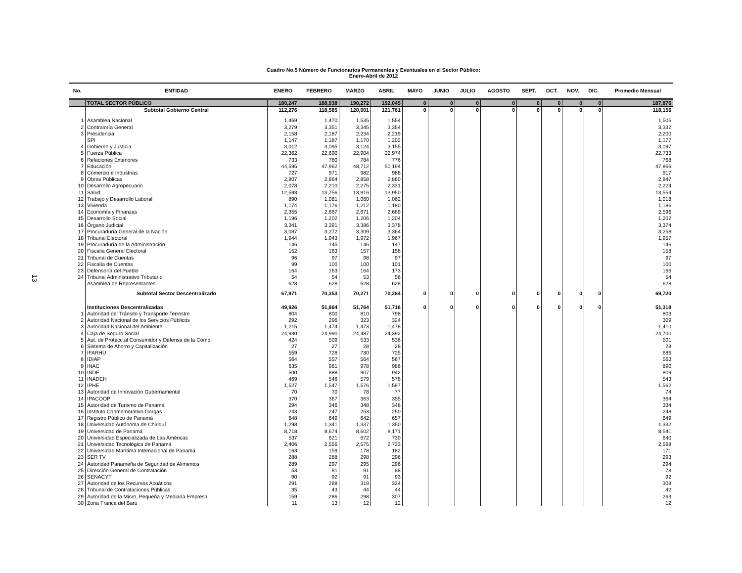13
Cuadro No.5 Número de Funcionarios Permanentes y Eventuales en el Sector Público:
Enero-Abril de 2012
| No. | ENTIDAD | ENERO | FEBRERO | MARZO | ABRIL | MAYO | JUNIO | JULIO | AGOSTO | SEPT. | OCT. | NOV. | DIC. | Promedio Mensual |
| --- | --- | --- | --- | --- | --- | --- | --- | --- | --- | --- | --- | --- | --- | --- |
| | TOTAL SECTOR PÚBLICO | 180,247 | 188,938 | 190,272 | 192,045 | 0 | 0 | 0 | 0 | 0 | 0 | 0 | 0 | 187,876 |
| | Subtotal Gobierno Central | 112,276 | 118,585 | 120,001 | 121,761 | 0 | 0 | 0 | 0 | 0 | 0 | 0 | 0 | 118,156 |
| 1 | Asamblea Nacional | 1,459 | 1,470 | 1,535 | 1,554 | | | | | | | | | 1,505 |
| 2 | Contraloría General | 3,279 | 3,351 | 3,345 | 3,354 | | | | | | | | | 3,332 |
| 3 | Presidencia | 2,158 | 2,187 | 2,234 | 2,219 | | | | | | | | | 2,200 |
| | SPI | 1,147 | 1,187 | 1,170 | 1,202 | | | | | | | | | 1,177 |
| 4 | Gobierno y Justicia | 3,012 | 3,095 | 3,124 | 3,155 | | | | | | | | | 3,097 |
| 5 | Fuerza Pública | 22,362 | 22,690 | 22,904 | 22,974 | | | | | | | | | 22,733 |
| 6 | Relaciones Exteriores | 733 | 780 | 784 | 776 | | | | | | | | | 768 |
| 7 | Educación | 44,595 | 47,962 | 48,712 | 50,194 | | | | | | | | | 47,866 |
| 8 | Comercio e Industrias | 727 | 971 | 982 | 988 | | | | | | | | | 917 |
| 9 | Obras Públicas | 2,807 | 2,864 | 2,858 | 2,860 | | | | | | | | | 2,847 |
| 10 | Desarrollo Agropecuario | 2,078 | 2,210 | 2,275 | 2,331 | | | | | | | | | 2,224 |
| 11 | Salud | 12,593 | 13,756 | 13,916 | 13,950 | | | | | | | | | 13,554 |
| 12 | Trabajo y Desarrollo Laboral | 890 | 1,061 | 1,060 | 1,062 | | | | | | | | | 1,018 |
| 13 | Vivienda | 1,174 | 1,176 | 1,212 | 1,180 | | | | | | | | | 1,186 |
| 14 | Economía y Finanzas | 2,355 | 2,667 | 2,671 | 2,689 | | | | | | | | | 2,596 |
| 15 | Desarrollo Social | 1,196 | 1,202 | 1,206 | 1,204 | | | | | | | | | 1,202 |
| 16 | Órgano Judicial | 3,341 | 3,391 | 3,386 | 3,378 | | | | | | | | | 3,374 |
| 17 | Procuraduría General de la Nación | 3,087 | 3,272 | 3,309 | 3,364 | | | | | | | | | 3,258 |
| 18 | Tribunal Electoral | 1,944 | 1,943 | 1,972 | 1,967 | | | | | | | | | 1,957 |
| 19 | Procuraduría de la Administración | 146 | 145 | 146 | 147 | | | | | | | | | 146 |
| 20 | Fiscalia General Electoral | 152 | 163 | 157 | 158 | | | | | | | | | 158 |
| 21 | Tribunal de Cuentas | 96 | 97 | 98 | 97 | | | | | | | | | 97 |
| 22 | Fiscalía de Cuentas | 99 | 100 | 100 | 101 | | | | | | | | | 100 |
| 23 | Defensoría del Pueblo | 164 | 163 | 164 | 173 | | | | | | | | | 166 |
| 24 | Tribunal Administrativo Tributario | 54 | 54 | 53 | 56 | | | | | | | | | 54 |
| | Asamblea de Representantes | 628 | 628 | 628 | 628 | | | | | | | | | 628 |
| | Subtotal Sector Descentralizado | 67,971 | 70,353 | 70,271 | 70,284 | 0 | 0 | 0 | 0 | 0 | 0 | 0 | 0 | 69,720 |
| | Instituciones Descentralizadas | 49,926 | 51,864 | 51,764 | 51,716 | 0 | 0 | 0 | 0 | 0 | 0 | 0 | 0 | 51,318 |
| 1 | Autoridad del Tránsito y Transporte Terrestre | 804 | 800 | 810 | 798 | | | | | | | | | 803 |
| 2 | Autoridad Nacional de los Servicios Públicos | 292 | 296 | 323 | 324 | | | | | | | | | 309 |
| 3 | Autoridad Nacional del Ambiente | 1,215 | 1,474 | 1,473 | 1,478 | | | | | | | | | 1,410 |
| 4 | Caja de Seguro Social | 24,930 | 24,990 | 24,487 | 24,392 | | | | | | | | | 24,700 |
| 5 | Aut. de Protecc.al Consumidor y Defensa de la Comp. | 424 | 509 | 533 | 536 | | | | | | | | | 501 |
| 6 | Sistema de Ahorro y Capitalización | 27 | 27 | 28 | 28 | | | | | | | | | 28 |
| 7 | IFARHU | 559 | 728 | 730 | 725 | | | | | | | | | 686 |
| 8 | IDIAP | 564 | 557 | 564 | 567 | | | | | | | | | 563 |
| 9 | INAC | 635 | 961 | 978 | 986 | | | | | | | | | 890 |
| 10 | INDE | 500 | 888 | 907 | 942 | | | | | | | | | 809 |
| 11 | INADEH | 469 | 546 | 579 | 578 | | | | | | | | | 543 |
| 12 | IPHE | 1,527 | 1,547 | 1,576 | 1,597 | | | | | | | | | 1,562 |
| 13 | Autoridad de Innovación Gubernamental | 70 | 70 | 78 | 77 | | | | | | | | | 74 |
| 14 | IPACOOP | 370 | 367 | 363 | 355 | | | | | | | | | 364 |
| 15 | Autoridad de Turismo de Panamá | 294 | 346 | 348 | 348 | | | | | | | | | 334 |
| 16 | Instituto Conmemorativo Gorgas | 243 | 247 | 253 | 250 | | | | | | | | | 248 |
| 17 | Registro Público de Panamá | 648 | 649 | 642 | 657 | | | | | | | | | 649 |
| 18 | Universidad Autónoma de Chiriquí | 1,298 | 1,341 | 1,337 | 1,350 | | | | | | | | | 1,332 |
| 19 | Universidad de Panamá | 8,718 | 8,674 | 8,602 | 8,171 | | | | | | | | | 8,541 |
| 20 | Universidad Especializada de Las Américas | 537 | 621 | 672 | 730 | | | | | | | | | 640 |
| 21 | Universidad Tecnológica de Panamá | 2,406 | 2,556 | 2,575 | 2,733 | | | | | | | | | 2,568 |
| 22 | Universidad Marítima Internacional de Panamá | 163 | 159 | 178 | 182 | | | | | | | | | 171 |
| 23 | SER TV | 288 | 288 | 298 | 296 | | | | | | | | | 293 |
| 24 | Autoridad Panameña de Seguridad de Alimentos | 289 | 297 | 295 | 296 | | | | | | | | | 294 |
| 25 | Dirección General de Contratación | 53 | 81 | 91 | 88 | | | | | | | | | 78 |
| 26 | SENACYT | 90 | 92 | 91 | 93 | | | | | | | | | 92 |
| 27 | Autoridad de los Recursos Acuáticos | 291 | 288 | 319 | 334 | | | | | | | | | 308 |
| 28 | Tribunal de Contrataciones Públicas | 35 | 43 | 44 | 44 | | | | | | | | | 42 |
| 29 | Autoridad de la Micro, Pequeña y Mediana Empresa | 159 | 286 | 298 | 307 | | | | | | | | | 263 |
| 30 | Zona Franca del Barú | 11 | 13 | 12 | 12 | | | | | | | | | 12 |